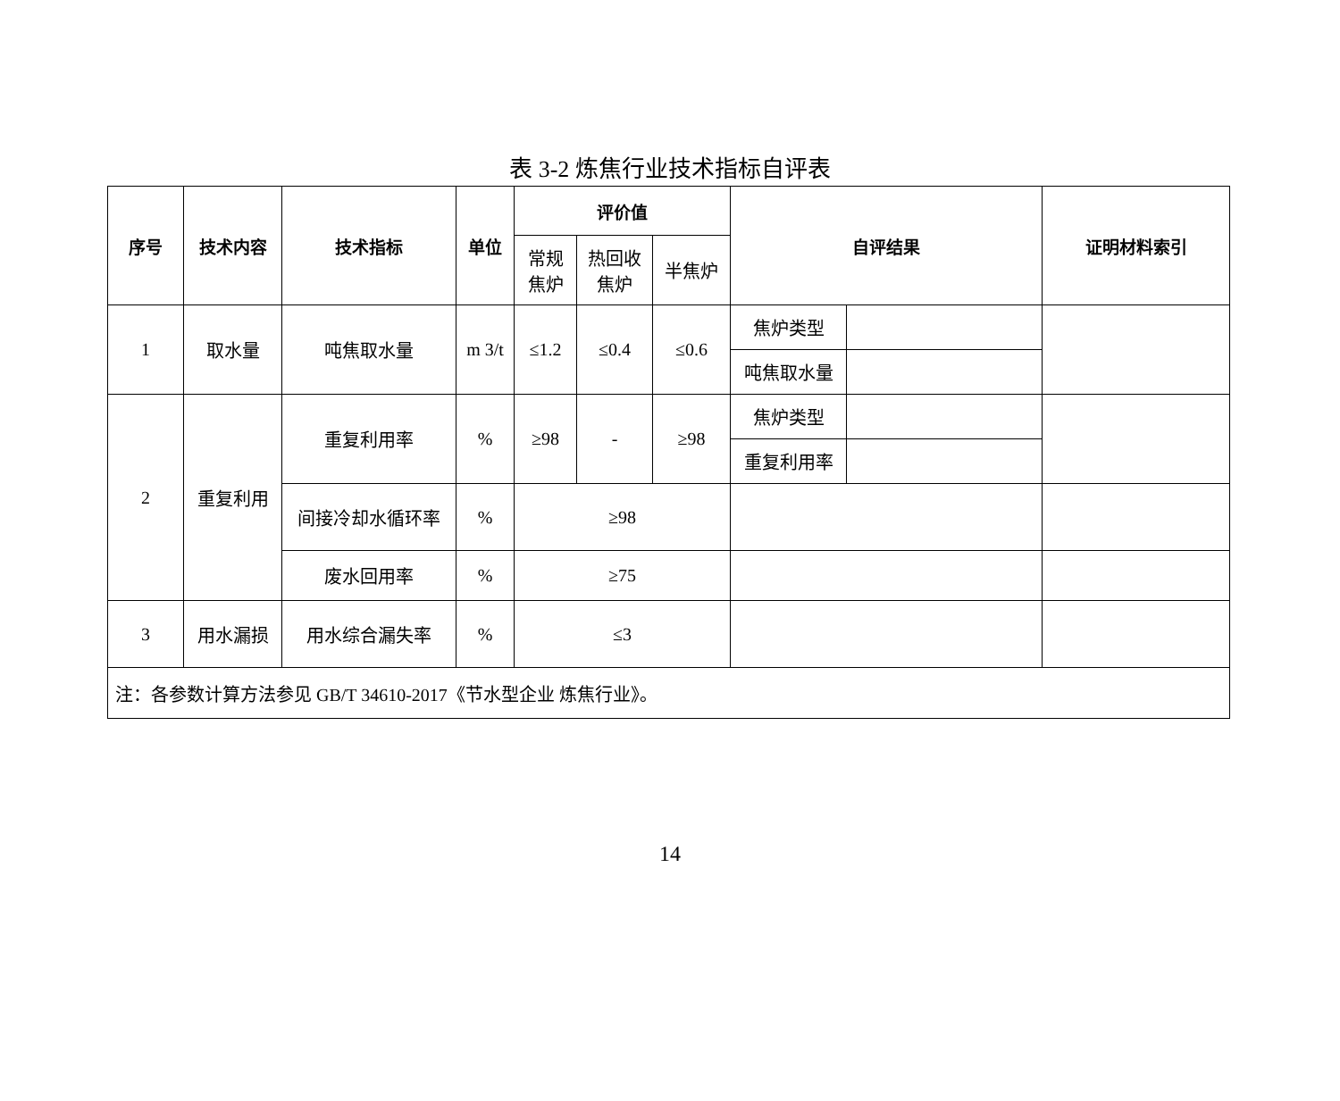表 3-2 炼焦行业技术指标自评表
| 序号 | 技术内容 | 技术指标 | 单位 | 评价值 | | | 自评结果 | | 证明材料索引 |
| --- | --- | --- | --- | --- | --- | --- | --- | --- | --- |
| | | | | 常规 焦炉 | 热回收 焦炉 | 半焦炉 | | | |
| 1 | 取水量 | 吨焦取水量 | m 3/t | ≤1.2 | ≤0.4 | ≤0.6 | 焦炉类型 | | |
| | | | | | | | 吨焦取水量 | | |
| 2 | 重复利用 | 重复利用率 | % | ≥98 | - | ≥98 | 焦炉类型 | | |
| | | | | | | | 重复利用率 | | |
| | | 间接冷却水循环率 | % | ≥98 | | | | | |
| | | 废水回用率 | % | ≥75 | | | | | |
| 3 | 用水漏损 | 用水综合漏失率 | % | ≤3 | | | | | |
| 注：各参数计算方法参见 GB/T 34610-2017《节水型企业 炼焦行业》。 | | | | | | | | | |
14